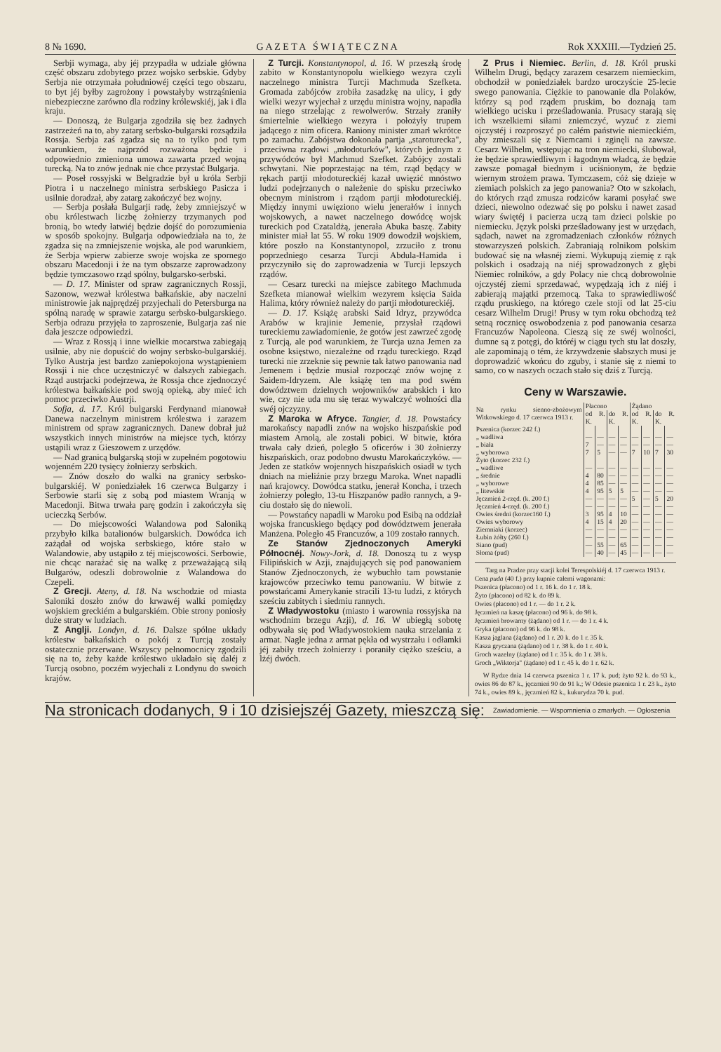8 № 1690. G A Z E T A Ś W I Ą T E C Z N A Rok XXXIII.—Tydzień 25.
Serbji wymaga, aby jéj przypadła w udziale główna część obszaru zdobytego przez wojsko serbskie. Gdyby Serbja nie otrzymała południowéj części tego obszaru, to byt jéj byłby zagrożony i powstałyby wstrząśnienia niebezpieczne zarówno dla rodziny królewskiéj, jak i dla kraju.
— Donoszą, że Bulgarja zgodziła się bez żadnych zastrzeżeń na to, aby zatarg serbsko-bulgarski rozsądziła Rossja. Serbja zaś zgadza się na to tylko pod tym warunkiem, że najprzód rozważona będzie i odpowiednio zmieniona umowa zawarta przed wojną turecką. Na to znów jednak nie chce przystać Bulgarja.
— Poseł rossyjski w Belgradzie był u króla Serbji Piotra i u naczelnego ministra serbskiego Pasicza i usilnie doradzał, aby zatarg zakończyć bez wojny.
— Serbja posłała Bulgarji radę, żeby zmniejszyć w obu królestwach liczbę żołnierzy trzymanych pod bronią, bo wtedy łatwiéj będzie dojść do porozumienia w sposób spokojny. Bulgarja odpowiedziała na to, że zgadza się na zmniejszenie wojska, ale pod warunkiem, że Serbja wpierw zabierze swoje wojska ze spornego obszaru Macedonji i że na tym obszarze zaprowadzony będzie tymczasowo rząd spólny, bulgarsko-serbski.
— D. 17. Minister od spraw zagranicznych Rossji, Sazonow, wezwał królestwa bałkańskie, aby naczelni ministrowie jak najprędzéj przyjechali do Petersburga na spólną naradę w sprawie zatargu serbsko-bulgarskiego. Serbja odrazu przyjęła to zaproszenie, Bulgarja zaś nie dała jeszcze odpowiedzi.
— Wraz z Rossją i inne wielkie mocarstwa zabiegają usilnie, aby nie dopuścić do wojny serbsko-bulgarskiéj. Tylko Austrja jest bardzo zaniepokojona wystąpieniem Rossji i nie chce uczęstniczyć w dalszych zabiegach. Rząd austrjacki podejrzewa, że Rossja chce zjednoczyć królestwa bałkańskie pod swoją opieką, aby mieć ich pomoc przeciwko Austrji.
Sofja, d. 17. Król bulgarski Ferdynand mianował Danewa naczelnym ministrem królestwa i zarazem ministrem od spraw zagranicznych. Danew dobrał już wszystkich innych ministrów na miejsce tych, którzy ustąpili wraz z Gieszowem z urzędów.
— Nad granicą bulgarską stoji w zupełném pogotowiu wojenném 220 tysięcy żołnierzy serbskich.
— Znów doszło do walki na granicy serbsko-bulgarskiéj. W poniedziałek 16 czerwca Bulgarzy i Serbowie starli się z sobą pod miastem Wranją w Macedonji. Bitwa trwała parę godzin i zakończyła się ucieczką Serbów.
— Do miejscowości Walandowa pod Saloniką przybyło kilka batalionów bulgarskich. Dowódca ich zażądał od wojska serbskiego, które stało w Walandowie, aby ustąpiło z téj miejscowości. Serbowie, nie chcąc narażać się na walkę z przeważającą siłą Bulgarów, odeszli dobrowolnie z Walandowa do Czepeli.
Z Grecji. Ateny, d. 18. Na wschodzie od miasta Saloniki doszło znów do krwawéj walki pomiędzy wojskiem greckiém a bulgarskiém. Obie strony poniosły duże straty w ludziach.
Z Anglji. Londyn, d. 16. Dalsze spólne układy królestw bałkańskich o pokój z Turcją zostały ostatecznie przerwane. Wszyscy pełnomocnicy zgodzili się na to, żeby każde królestwo układało się daléj z Turcją osobno, poczém wyjechali z Londynu do swoich krajów.
Z Turcji. Konstantynopol, d. 16. W przeszłą środę zabito w Konstantynopolu wielkiego wezyra czyli naczelnego ministra Turcji Machmuda Szefketa. Gromada zabójców zrobiła zasadzkę na ulicy, i gdy wielki wezyr wyjechał z urzędu ministra wojny, napadła na niego strzelając z rewolwerów. Strzały zraniły śmiertelnie wielkiego wezyra i położyły trupem jadącego z nim oficera. Raniony minister zmarł wkrótce po zamachu. Zabójstwa dokonała partja „staroturecka", przeciwna rządowi „młodoturków", których jednym z przywódców był Machmud Szefket. Zabójcy zostali schwytani. Nie poprzestając na tém, rząd będący w rękach partji młodotureckiéj kazał uwięzić mnóstwo ludzi podejrzanych o należenie do spisku przeciwko obecnym ministrom i rządom partji młodotureckiéj. Między innymi uwięziono wielu jenerałów i innych wojskowych, a nawet naczelnego dowódcę wojsk tureckich pod Czataldżą, jenerała Abuka baszę. Zabity minister miał lat 55. W roku 1909 dowodził wojskiem, które poszło na Konstantynopol, zrzuciło z tronu poprzedniego cesarza Turcji Abdula-Hamida i przyczyniło się do zaprowadzenia w Turcji lepszych rządów.
— Cesarz turecki na miejsce zabitego Machmuda Szefketa mianował wielkim wezyrem księcia Saida Halima, który również należy do partji młodotureckiéj.
— D. 17. Książę arabski Said Idryz, przywódca Arabów w krajinie Jemenie, przysłał rządowi tureckiemu zawiadomienie, że gotów jest zawrzeć zgodę z Turcją, ale pod warunkiem, że Turcja uzna Jemen za osobne księstwo, niezależne od rządu tureckiego. Rząd turecki nie zrzeknie się pewnie tak łatwo panowania nad Jemenem i będzie musiał rozpocząć znów wojnę z Saidem-Idryzem. Ale książę ten ma pod swém dowództwem dzielnych wojowników arabskich i kto wie, czy nie uda mu się teraz wywalczyć wolności dla swéj ojczyzny.
Z Maroka w Afryce. Tangier, d. 18. Powstańcy marokańscy napadli znów na wojsko hiszpańskie pod miastem Arnolą, ale zostali pobici. W bitwie, która trwała cały dzień, poległo 5 oficerów i 30 żołnierzy hiszpańskich, oraz podobno dwustu Marokańczyków. — Jeden ze statków wojennych hiszpańskich osiadł w tych dniach na mieliźnie przy brzegu Maroka. Wnet napadli nań krajowcy. Dowódca statku, jenerał Koncha, i trzech żołnierzy poległo, 13-tu Hiszpanów padło rannych, a 9-ciu dostało się do niewoli.
— Powstańcy napadli w Maroku pod Esibą na oddział wojska francuskiego będący pod dowództwem jenerała Manżena. Poległo 45 Francuzów, a 109 zostało rannych.
Ze Stanów Zjednoczonych Ameryki Północnéj. Nowy-Jork, d. 18. Donoszą tu z wysp Filipińskich w Azji, znajdujących się pod panowaniem Stanów Zjednoczonych, że wybuchło tam powstanie krajowców przeciwko temu panowaniu. W bitwie z powstańcami Amerykanie stracili 13-tu ludzi, z których sześciu zabitych i siedmiu rannych.
Z Władywostoku (miasto i warownia rossyjska na wschodnim brzegu Azji), d. 16. W ubiegłą sobotę odbywała się pod Władywostokiem nauka strzelania z armat. Nagle jedna z armat pękła od wystrzału i odłamki jéj zabiły trzech żołnierzy i poraniły ciężko sześciu, a lżéj dwóch.
Z Prus i Niemiec. Berlin, d. 18. Król pruski Wilhelm Drugi, będący zarazem cesarzem niemieckim, obchodził w poniedziałek bardzo uroczyście 25-lecie swego panowania. Ciężkie to panowanie dla Polaków, którzy są pod rządem pruskim, bo doznają tam wielkiego ucisku i prześladowania. Prusacy starają się ich wszelkiemi siłami zniemczyć, wyzuć z ziemi ojczystéj i rozproszyć po całém państwie niemieckiém, aby zmieszali się z Niemcami i zginęli na zawsze. Cesarz Wilhelm, wstępując na tron niemiecki, ślubował, że będzie sprawiedliwym i łagodnym władcą, że będzie zawsze pomagał biednym i uciśnionym, że będzie wiernym strożem prawa. Tymczasem, cóż się dzieje w ziemiach polskich za jego panowania? Oto w szkołach, do których rząd zmusza rodziców karami posyłać swe dzieci, niewolno odezwać się po polsku i nawet zasad wiary świętéj i pacierza uczą tam dzieci polskie po niemiecku. Język polski prześladowany jest w urzędach, sądach, nawet na zgromadzeniach członków różnych stowarzyszeń polskich. Zabraniają rolnikom polskim budować się na własnéj ziemi. Wykupują ziemię z rąk polskich i osadzają na niéj sprowadzonych z głębi Niemiec rolników, a gdy Polacy nie chcą dobrowolnie ojczystéj ziemi sprzedawać, wypędzają ich z niéj i zabierają majątki przemocą. Taka to sprawiedliwość rządu pruskiego, na którego czele stoji od lat 25-ciu cesarz Wilhelm Drugi! Prusy w tym roku obchodzą też setną rocznicę oswobodzenia z pod panowania cesarza Francuzów Napoleona. Cieszą się ze swéj wolności, dumne są z potęgi, do któréj w ciągu tych stu lat doszły, ale zapominają o tém, że krzywdzenie słabszych musi je doprowadzić wkońcu do zguby, i stanie się z niemi to samo, co w naszych oczach stało się dziś z Turcją.
Ceny w Warszawie.
| Na rynku sienno-zbożowym Witkowskiego d. 17 czerwca 1913 r. | Płacono | | | | Żądano | | | |
| --- | --- | --- | --- | --- | --- | --- | --- | --- |
| | od R. K. | | do R. K. | | od R. K. | | do R. K. | |
| Pszenica (korzec 242 f.) | | | | | | | | |
| „ wadliwa | — | — | — | — | — | — | — | — |
| „ biała | 7 | — | — | — | — | — | — | — |
| „ wyborowa | 7 | 5 | — | — | 7 | 10 | 7 | 30 |
| Żyto (korzec 232 f.) | | | | | | | | |
| „ wadliwe | — | — | — | — | — | — | — | — |
| „ średnie | 4 | 80 | — | — | — | — | — | — |
| „ wyborowe | 4 | 85 | — | — | — | — | — | — |
| „ litewskie | 4 | 95 | 5 | 5 | — | — | — | — |
| Jęczmień 2-rzęd. (k. 200 f.) | — | — | — | — | 5 | — | 5 | 20 |
| Jęczmień 4-rzęd. (k. 200 f.) | — | — | — | — | — | — | — | — |
| Owies średni (korzec160 f.) | 3 | 95 | 4 | 10 | — | — | — | — |
| Owies wyborowy | 4 | 15 | 4 | 20 | — | — | — | — |
| Ziemniaki (korzec) | — | — | — | — | — | — | — | — |
| Łubin żółty (260 f.) | — | — | — | — | — | — | — | — |
| Siano (pud) | — | 55 | — | 65 | — | — | — | — |
| Słoma (pud) | — | 40 | — | 45 | — | — | — | — |
Targ na Pradze przy stacji kolei Terespolskiéj d. 17 czerwca 1913 r.
Cena puda (40 f.) przy kupnie całemi wagonami:
Pszenica (płacono) od 1 r. 16 k. do 1 r. 18 k.
Żyto (płacono) od 82 k. do 89 k.
Owies (płacono) od 1 r. — do 1 r. 2 k.
Jęczmień na kaszę (płacono) od 96 k. do 98 k.
Jęczmień browarny (żądano) od 1 r. — do 1 r. 4 k.
Gryka (płacono) od 96 k. do 98 k.
Kasza jaglana (żądano) od 1 r. 20 k. do 1 r. 35 k.
Kasza gryczana (żądano) od 1 r. 38 k. do 1 r. 40 k.
Groch wazelny (żądano) od 1 r. 35 k. do 1 r. 38 k.
Groch „Wiktorja" (żądano) od 1 r. 45 k. do 1 r. 62 k.
W Rydze dnia 14 czerwca pszenica 1 r. 17 k. pud; żyto 92 k. do 93 k., owies 86 do 87 k., jęczmień 90 do 91 k.; W Odesie pszenica 1 r. 23 k., żyto 74 k., owies 89 k., jęczmień 82 k., kukurydza 70 k. pud.
Na stronicach dodanych, 9 i 10 dzisiejszéj Gazety, mieszczą się: Zawiadomienie. — Wspomnienia o zmarłych. — Ogłoszenia